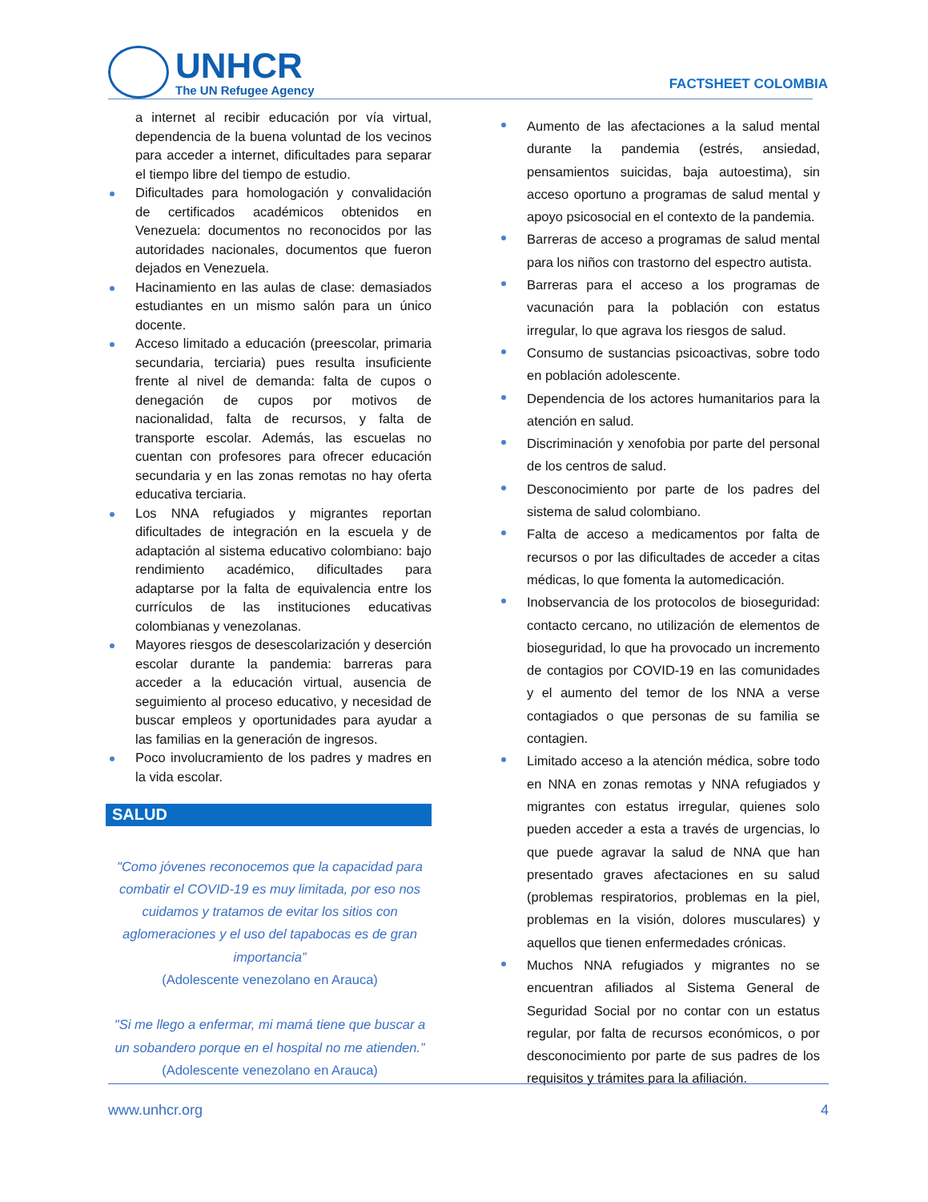UNHCR
The UN Refugee Agency
FACTSHEET COLOMBIA
a internet al recibir educación por vía virtual, dependencia de la buena voluntad de los vecinos para acceder a internet, dificultades para separar el tiempo libre del tiempo de estudio.
Dificultades para homologación y convalidación de certificados académicos obtenidos en Venezuela: documentos no reconocidos por las autoridades nacionales, documentos que fueron dejados en Venezuela.
Hacinamiento en las aulas de clase: demasiados estudiantes en un mismo salón para un único docente.
Acceso limitado a educación (preescolar, primaria secundaria, terciaria) pues resulta insuficiente frente al nivel de demanda: falta de cupos o denegación de cupos por motivos de nacionalidad, falta de recursos, y falta de transporte escolar. Además, las escuelas no cuentan con profesores para ofrecer educación secundaria y en las zonas remotas no hay oferta educativa terciaria.
Los NNA refugiados y migrantes reportan dificultades de integración en la escuela y de adaptación al sistema educativo colombiano: bajo rendimiento académico, dificultades para adaptarse por la falta de equivalencia entre los currículos de las instituciones educativas colombianas y venezolanas.
Mayores riesgos de desescolarización y deserción escolar durante la pandemia: barreras para acceder a la educación virtual, ausencia de seguimiento al proceso educativo, y necesidad de buscar empleos y oportunidades para ayudar a las familias en la generación de ingresos.
Poco involucramiento de los padres y madres en la vida escolar.
SALUD
"Como jóvenes reconocemos que la capacidad para combatir el COVID-19 es muy limitada, por eso nos cuidamos y tratamos de evitar los sitios con aglomeraciones y el uso del tapabocas es de gran importancia”
(Adolescente venezolano en Arauca)
"Si me llego a enfermar, mi mamá tiene que buscar a un sobandero porque en el hospital no me atienden.”
(Adolescente venezolano en Arauca)
Aumento de las afectaciones a la salud mental durante la pandemia (estrés, ansiedad, pensamientos suicidas, baja autoestima), sin acceso oportuno a programas de salud mental y apoyo psicosocial en el contexto de la pandemia.
Barreras de acceso a programas de salud mental para los niños con trastorno del espectro autista.
Barreras para el acceso a los programas de vacunación para la población con estatus irregular, lo que agrava los riesgos de salud.
Consumo de sustancias psicoactivas, sobre todo en población adolescente.
Dependencia de los actores humanitarios para la atención en salud.
Discriminación y xenofobia por parte del personal de los centros de salud.
Desconocimiento por parte de los padres del sistema de salud colombiano.
Falta de acceso a medicamentos por falta de recursos o por las dificultades de acceder a citas médicas, lo que fomenta la automedicación.
Inobservancia de los protocolos de bioseguridad: contacto cercano, no utilización de elementos de bioseguridad, lo que ha provocado un incremento de contagios por COVID-19 en las comunidades y el aumento del temor de los NNA a verse contagiados o que personas de su familia se contagien.
Limitado acceso a la atención médica, sobre todo en NNA en zonas remotas y NNA refugiados y migrantes con estatus irregular, quienes solo pueden acceder a esta a través de urgencias, lo que puede agravar la salud de NNA que han presentado graves afectaciones en su salud (problemas respiratorios, problemas en la piel, problemas en la visión, dolores musculares) y aquellos que tienen enfermedades crónicas.
Muchos NNA refugiados y migrantes no se encuentran afiliados al Sistema General de Seguridad Social por no contar con un estatus regular, por falta de recursos económicos, o por desconocimiento por parte de sus padres de los requisitos y trámites para la afiliación.
www.unhcr.org 4